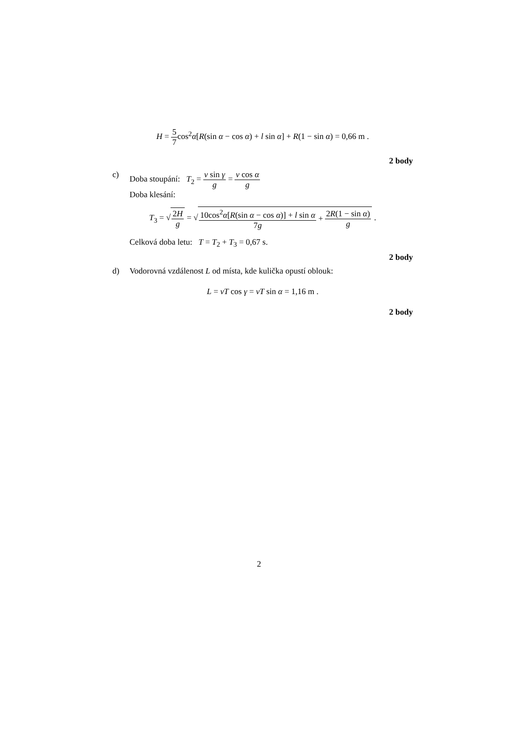H = 5 7cos<sup>2</sup>α[R(sin α − cos α) + l sin α] + R(1 − sin α) = 0,66 m .
2 body
c) Doba stoupání: T<sub>2</sub> = v sin γ g = v cos α g
Doba klesání:
T<sub>3</sub> = √2H g = √10cos<sup>2</sup>α[R(sin α − cos α)] + l sin α 7g + 2R(1 − sin α) g .
Celková doba letu: T = T<sub>2</sub> + T<sub>3</sub> = 0,67 s.
2 body
d) Vodorovná vzdálenost L od místa, kde kulička opustí oblouk:
L = vT cos γ = vT sin α = 1,16 m .
2 body
2